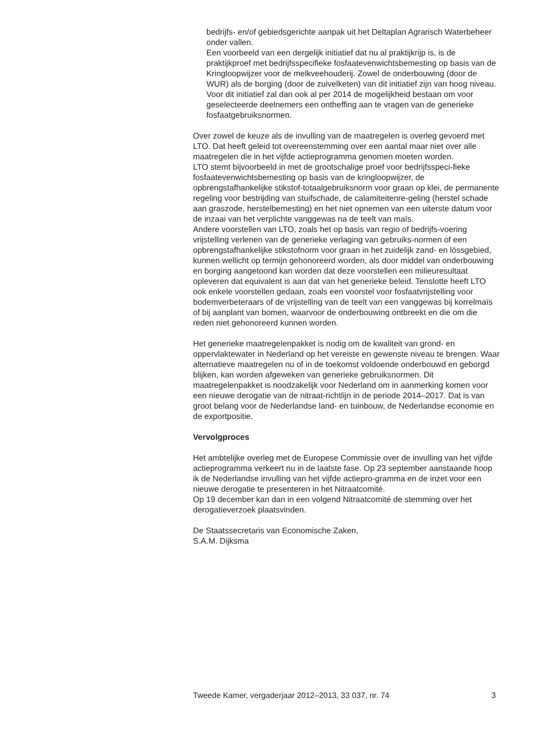bedrijfs- en/of gebiedsgerichte aanpak uit het Deltaplan Agrarisch Waterbeheer onder vallen.
Een voorbeeld van een dergelijk initiatief dat nu al praktijkrijp is, is de praktijkproef met bedrijfsspecifieke fosfaatevenwichtsbemesting op basis van de Kringloopwijzer voor de melkveehouderij. Zowel de onderbouwing (door de WUR) als de borging (door de zuivelketen) van dit initiatief zijn van hoog niveau. Voor dit initiatief zal dan ook al per 2014 de mogelijkheid bestaan om voor geselecteerde deelnemers een ontheffing aan te vragen van de generieke fosfaatgebruiksnormen.
Over zowel de keuze als de invulling van de maatregelen is overleg gevoerd met LTO. Dat heeft geleid tot overeenstemming over een aantal maar niet over alle maatregelen die in het vijfde actieprogramma genomen moeten worden.
LTO stemt bijvoorbeeld in met de grootschalige proef voor bedrijfsspeci-fieke fosfaatevenwichtsbemesting op basis van de kringloopwijzer, de opbrengstafhankelijke stikstof-totaalgebruiksnorm voor graan op klei, de permanente regeling voor bestrijding van stuifschade, de calamiteitenre-geling (herstel schade aan graszode, herstelbemesting) en het niet opnemen van een uiterste datum voor de inzaai van het verplichte vanggewas na de teelt van maïs.
Andere voorstellen van LTO, zoals het op basis van regio of bedrijfs-voering vrijstelling verlenen van de generieke verlaging van gebruiks-normen of een opbrengstafhankelijke stikstofnorm voor graan in het zuidelijk zand- en lössgebied, kunnen wellicht op termijn gehonoreerd worden, als door middel van onderbouwing en borging aangetoond kan worden dat deze voorstellen een milieuresultaat opleveren dat equivalent is aan dat van het generieke beleid. Tenslotte heeft LTO ook enkele voorstellen gedaan, zoals een voorstel voor fosfaatvrijstelling voor bodemverbeteraars of de vrijstelling van de teelt van een vanggewas bij korrelmaïs of bij aanplant van bomen, waarvoor de onderbouwing ontbreekt en die om die reden niet gehonoreerd kunnen worden.
Het generieke maatregelenpakket is nodig om de kwaliteit van grond- en oppervlaktewater in Nederland op het vereiste en gewenste niveau te brengen. Waar alternatieve maatregelen nu of in de toekomst voldoende onderbouwd en geborgd blijken, kan worden afgeweken van generieke gebruiksnormen. Dit maatregelenpakket is noodzakelijk voor Nederland om in aanmerking komen voor een nieuwe derogatie van de nitraat-richtlijn in de periode 2014–2017. Dat is van groot belang voor de Nederlandse land- en tuinbouw, de Nederlandse economie en de exportpositie.
Vervolgproces
Het ambtelijke overleg met de Europese Commissie over de invulling van het vijfde actieprogramma verkeert nu in de laatste fase. Op 23 september aanstaande hoop ik de Nederlandse invulling van het vijfde actiepro-gramma en de inzet voor een nieuwe derogatie te presenteren in het Nitraatcomité.
Op 19 december kan dan in een volgend Nitraatcomité de stemming over het derogatieverzoek plaatsvinden.
De Staatssecretaris van Economische Zaken,
S.A.M. Dijksma
Tweede Kamer, vergaderjaar 2012–2013, 33 037, nr. 74 3